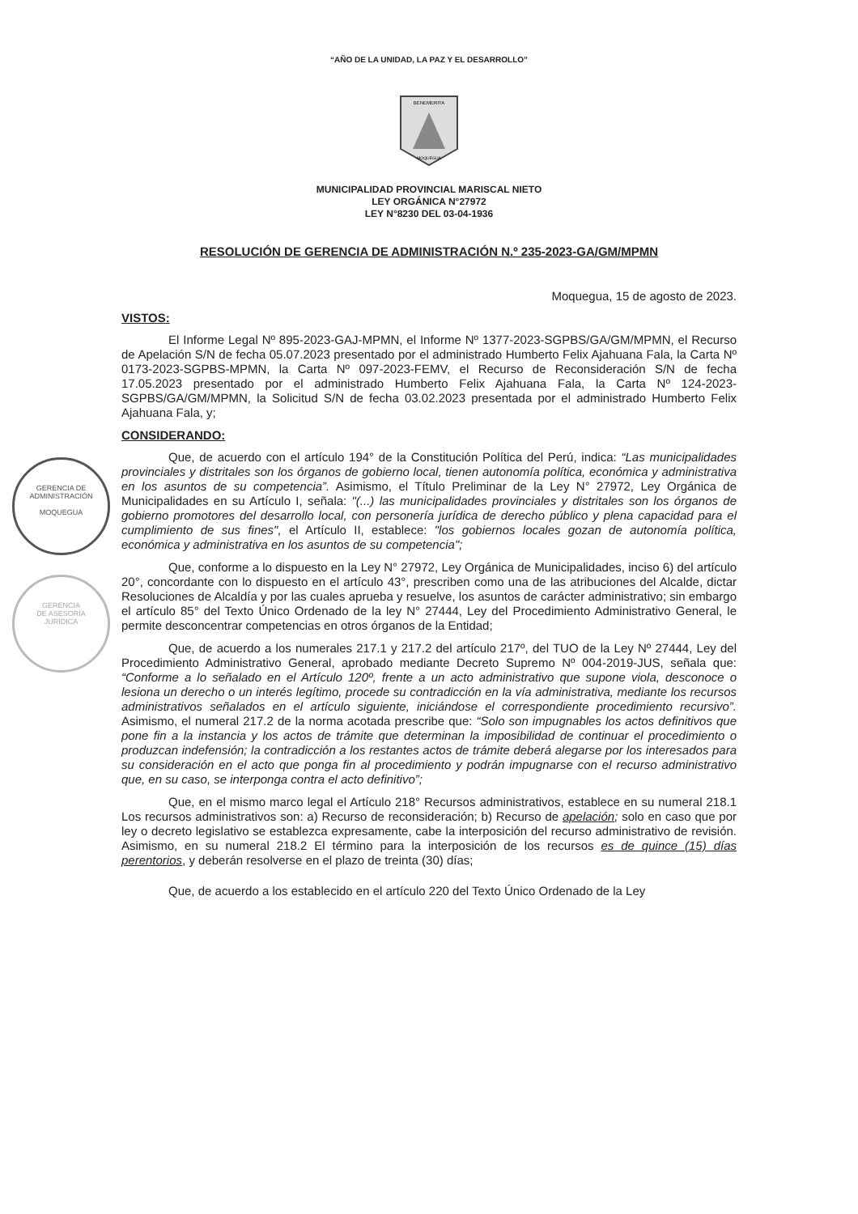GERENCIA DE
ADMINISTRACIÓN
MOQUEGUA
GERENCIA
DE ASESORÍA
JURÍDICA
“AÑO DE LA UNIDAD, LA PAZ Y EL DESARROLLO”
BENEMERITA
MOQUEGUA
MUNICIPALIDAD PROVINCIAL MARISCAL NIETO
LEY ORGÁNICA N°27972
LEY N°8230 DEL 03-04-1936
RESOLUCIÓN DE GERENCIA DE ADMINISTRACIÓN N.º 235-2023-GA/GM/MPMN
Moquegua, 15 de agosto de 2023.
VISTOS:
El Informe Legal Nº 895-2023-GAJ-MPMN, el Informe Nº 1377-2023-SGPBS/GA/GM/MPMN, el Recurso de Apelación S/N de fecha 05.07.2023 presentado por el administrado Humberto Felix Ajahuana Fala, la Carta Nº 0173-2023-SGPBS-MPMN, la Carta Nº 097-2023-FEMV, el Recurso de Reconsideración S/N de fecha 17.05.2023 presentado por el administrado Humberto Felix Ajahuana Fala, la Carta Nº 124-2023-SGPBS/GA/GM/MPMN, la Solicitud S/N de fecha 03.02.2023 presentada por el administrado Humberto Felix Ajahuana Fala, y;
CONSIDERANDO:
Que, de acuerdo con el artículo 194° de la Constitución Política del Perú, indica: “Las municipalidades provinciales y distritales son los órganos de gobierno local, tienen autonomía política, económica y administrativa en los asuntos de su competencia”. Asimismo, el Título Preliminar de la Ley N° 27972, Ley Orgánica de Municipalidades en su Artículo I, señala: "(...) las municipalidades provinciales y distritales son los órganos de gobierno promotores del desarrollo local, con personería jurídica de derecho público y plena capacidad para el cumplimiento de sus fines", el Artículo II, establece: "los gobiernos locales gozan de autonomía política, económica y administrativa en los asuntos de su competencia";
Que, conforme a lo dispuesto en la Ley N° 27972, Ley Orgánica de Municipalidades, inciso 6) del artículo 20°, concordante con lo dispuesto en el artículo 43°, prescriben como una de las atribuciones del Alcalde, dictar Resoluciones de Alcaldía y por las cuales aprueba y resuelve, los asuntos de carácter administrativo; sin embargo el artículo 85° del Texto Único Ordenado de la ley N° 27444, Ley del Procedimiento Administrativo General, le permite desconcentrar competencias en otros órganos de la Entidad;
Que, de acuerdo a los numerales 217.1 y 217.2 del artículo 217º, del TUO de la Ley Nº 27444, Ley del Procedimiento Administrativo General, aprobado mediante Decreto Supremo Nº 004-2019-JUS, señala que: “Conforme a lo señalado en el Artículo 120º, frente a un acto administrativo que supone viola, desconoce o lesiona un derecho o un interés legítimo, procede su contradicción en la vía administrativa, mediante los recursos administrativos señalados en el artículo siguiente, iniciándose el correspondiente procedimiento recursivo”. Asimismo, el numeral 217.2 de la norma acotada prescribe que: “Solo son impugnables los actos definitivos que pone fin a la instancia y los actos de trámite que determinan la imposibilidad de continuar el procedimiento o produzcan indefensión; la contradicción a los restantes actos de trámite deberá alegarse por los interesados para su consideración en el acto que ponga fin al procedimiento y podrán impugnarse con el recurso administrativo que, en su caso, se interponga contra el acto definitivo”;
Que, en el mismo marco legal el Artículo 218° Recursos administrativos, establece en su numeral 218.1 Los recursos administrativos son: a) Recurso de reconsideración; b) Recurso de apelación; solo en caso que por ley o decreto legislativo se establezca expresamente, cabe la interposición del recurso administrativo de revisión. Asimismo, en su numeral 218.2 El término para la interposición de los recursos es de quince (15) días perentorios, y deberán resolverse en el plazo de treinta (30) días;
Que, de acuerdo a los establecido en el artículo 220 del Texto Único Ordenado de la Ley